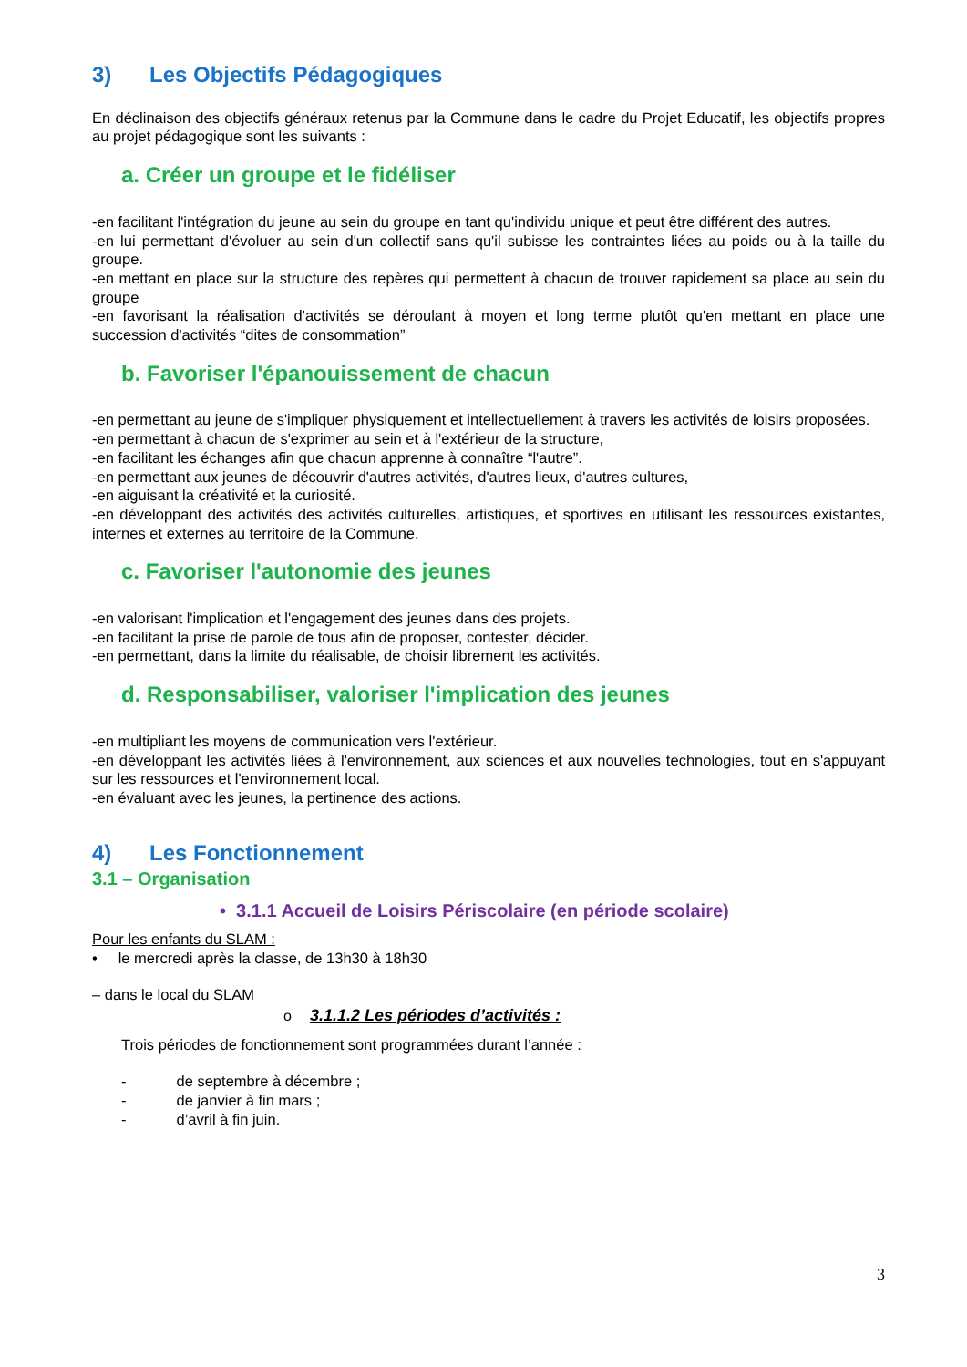3) Les Objectifs Pédagogiques
En déclinaison des objectifs généraux retenus par la Commune dans le cadre du Projet Educatif, les objectifs propres au projet pédagogique sont les suivants :
a. Créer un groupe et le fidéliser
-en facilitant l'intégration du jeune au sein du groupe en tant qu'individu unique et peut être différent des autres.
-en lui permettant d'évoluer au sein d'un collectif sans qu'il subisse les contraintes liées au poids ou à la taille du groupe.
-en mettant en place sur la structure des repères qui permettent à chacun de trouver rapidement sa place au sein du groupe
-en favorisant la réalisation d'activités se déroulant à moyen et long terme plutôt qu'en mettant en place une succession d'activités “dites de consommation”
b. Favoriser l'épanouissement de chacun
-en permettant au jeune de s'impliquer physiquement et intellectuellement à travers les activités de loisirs proposées.
-en permettant à chacun de s'exprimer au sein et à l'extérieur de la structure,
-en facilitant les échanges afin que chacun apprenne à connaître “l'autre”.
-en permettant aux jeunes de découvrir d'autres activités, d'autres lieux, d'autres cultures,
-en aiguisant la créativité et la curiosité.
-en développant des activités des activités culturelles, artistiques, et sportives en utilisant les ressources existantes, internes et externes au territoire de la Commune.
c. Favoriser l'autonomie des jeunes
-en valorisant l'implication et l'engagement des jeunes dans des projets.
-en facilitant la prise de parole de tous afin de proposer, contester, décider.
-en permettant, dans la limite du réalisable, de choisir librement les activités.
d. Responsabiliser, valoriser l'implication des jeunes
-en multipliant les moyens de communication vers l'extérieur.
-en développant les activités liées à l'environnement, aux sciences et aux nouvelles technologies, tout en s'appuyant sur les ressources et l'environnement local.
-en évaluant avec les jeunes, la pertinence des actions.
4) Les Fonctionnement
3.1 – Organisation
• 3.1.1 Accueil de Loisirs Périscolaire (en période scolaire)
Pour les enfants du SLAM :
• le mercredi après la classe, de 13h30 à 18h30
– dans le local du SLAM
o 3.1.1.2 Les périodes d’activités :
Trois périodes de fonctionnement sont programmées durant l’année :
- de septembre à décembre ;
- de janvier à fin mars ;
- d’avril à fin juin.
3